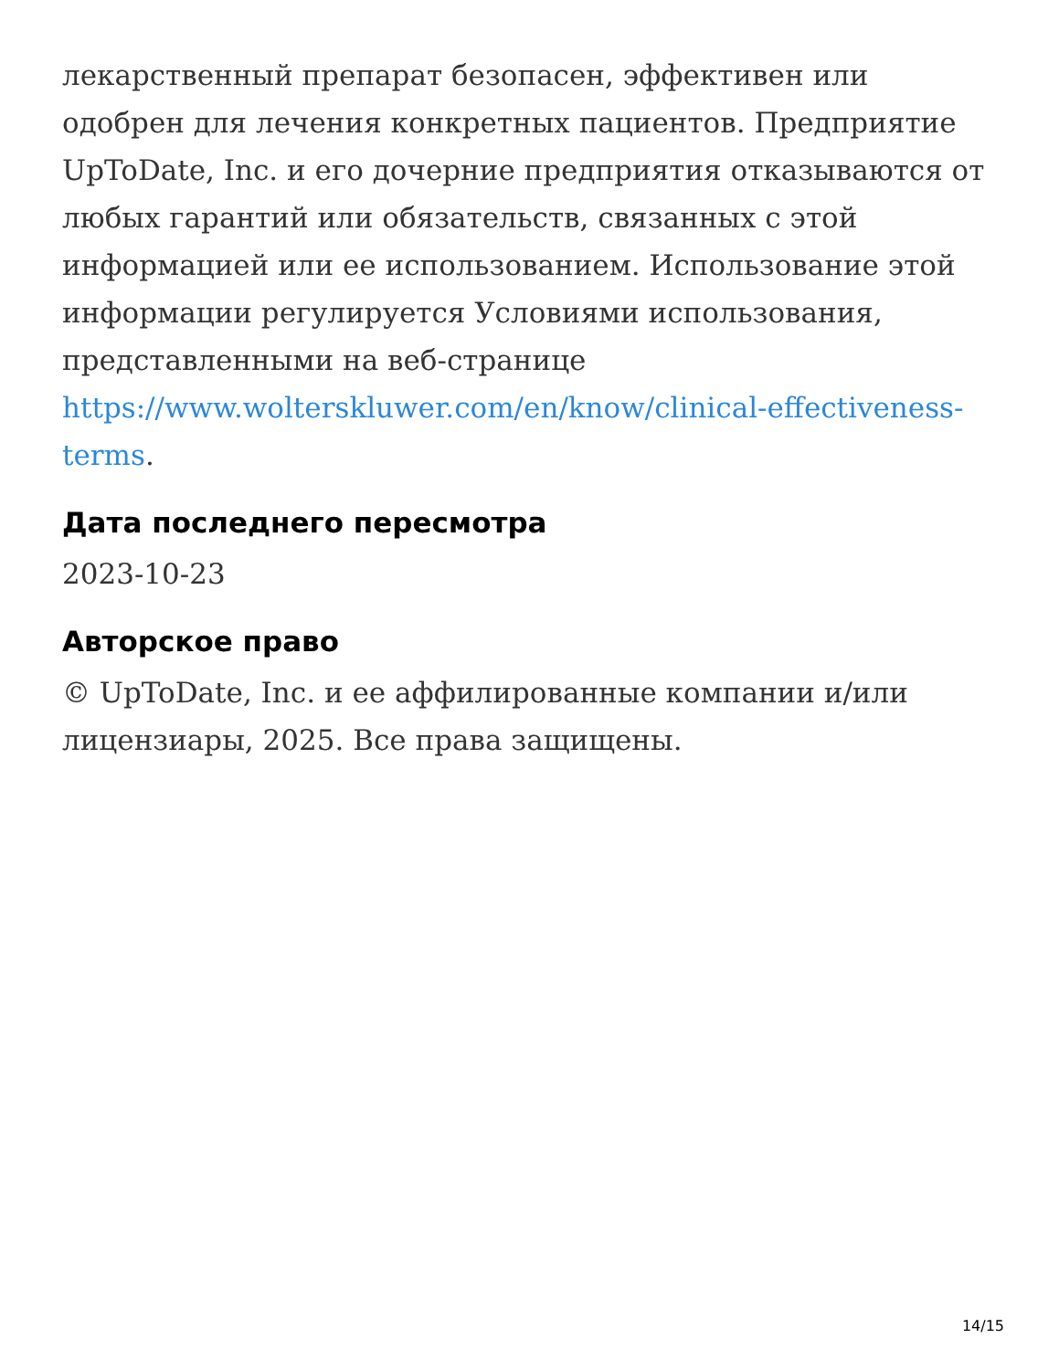лекарственный препарат безопасен, эффективен или одобрен для лечения конкретных пациентов. Предприятие UpToDate, Inc. и его дочерние предприятия отказываются от любых гарантий или обязательств, связанных с этой информацией или ее использованием. Использование этой информации регулируется Условиями использования, представленными на веб-странице https://www.wolterskluwer.com/en/know/clinical-effectiveness-terms.
Дата последнего пересмотра
2023-10-23
Авторское право
© UpToDate, Inc. и ее аффилированные компании и/или лицензиары, 2025. Все права защищены.
14/15